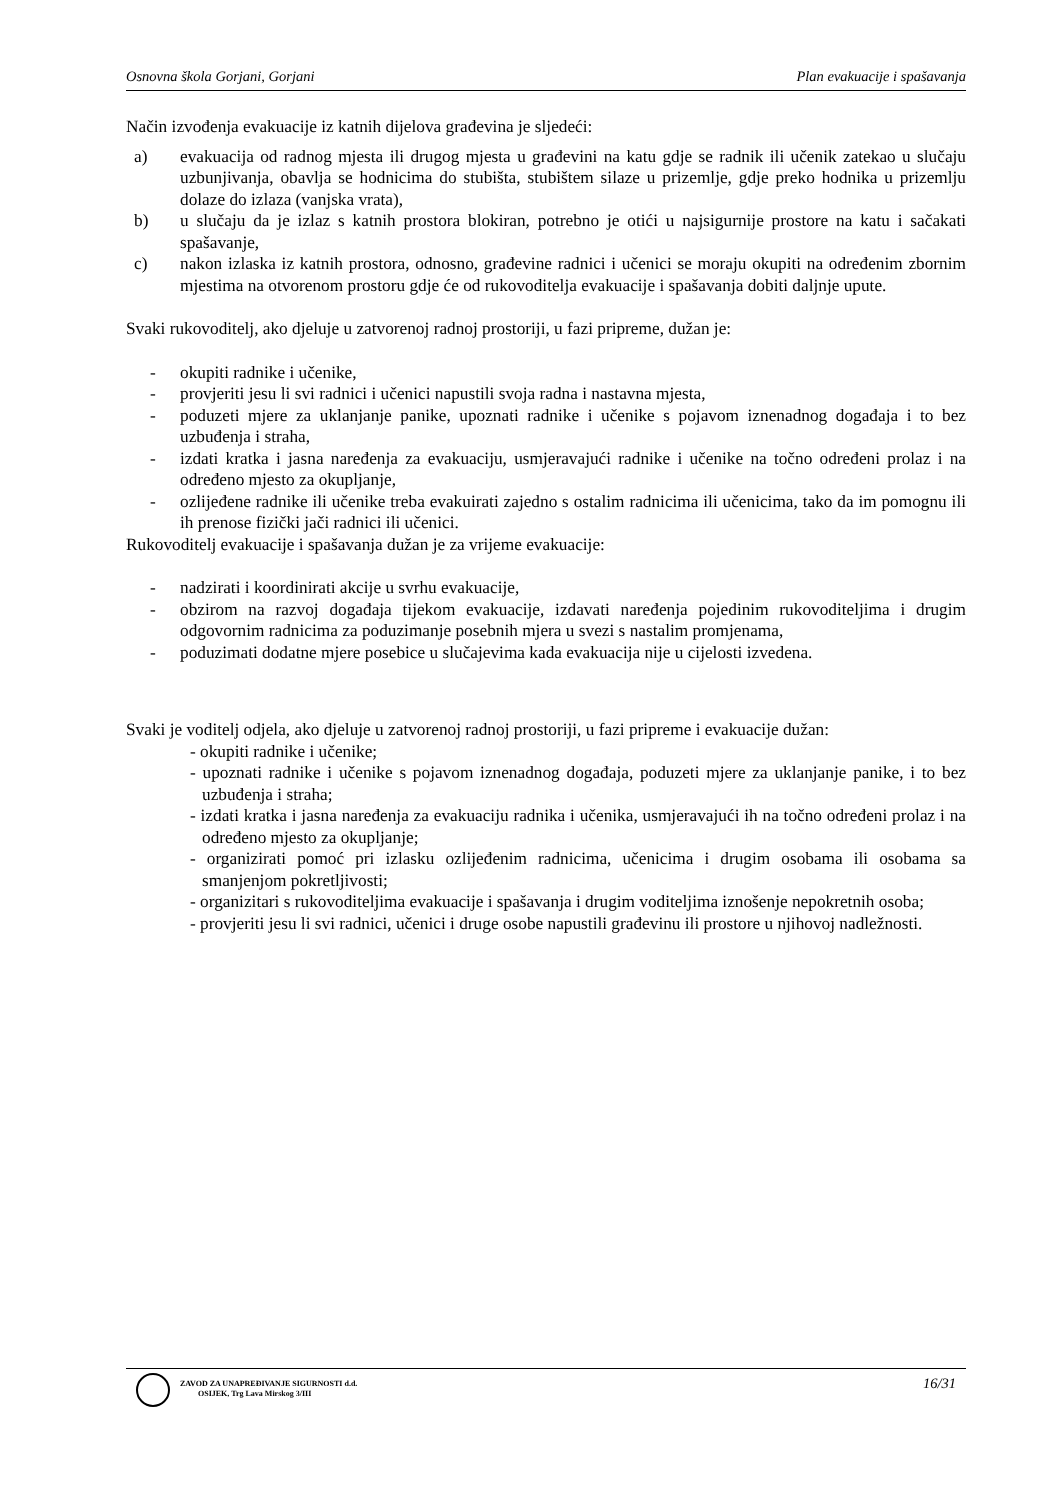Osnovna škola Gorjani, Gorjani Plan evakuacije i spašavanja
Način izvođenja evakuacije iz katnih dijelova građevina je sljedeći:
a) evakuacija od radnog mjesta ili drugog mjesta u građevini na katu gdje se radnik ili učenik zatekao u slučaju uzbunjivanja, obavlja se hodnicima do stubišta, stubištem silaze u prizemlje, gdje preko hodnika u prizemlju dolaze do izlaza (vanjska vrata),
b) u slučaju da je izlaz s katnih prostora blokiran, potrebno je otići u najsigurnije prostore na katu i sačakati spašavanje,
c) nakon izlaska iz katnih prostora, odnosno, građevine radnici i učenici se moraju okupiti na određenim zbornim mjestima na otvorenom prostoru gdje će od rukovoditelja evakuacije i spašavanja dobiti daljnje upute.
Svaki rukovoditelj, ako djeluje u zatvorenoj radnoj prostoriji, u fazi pripreme, dužan je:
- okupiti radnike i učenike,
- provjeriti jesu li svi radnici i učenici napustili svoja radna i nastavna mjesta,
- poduzeti mjere za uklanjanje panike, upoznati radnike i učenike s pojavom iznenadnog događaja i to bez uzbuđenja i straha,
- izdati kratka i jasna naređenja za evakuaciju, usmjeravajući radnike i učenike na točno određeni prolaz i na određeno mjesto za okupljanje,
- ozlijeđene radnike ili učenike treba evakuirati zajedno s ostalim radnicima ili učenicima, tako da im pomognu ili ih prenose fizički jači radnici ili učenici.
Rukovoditelj evakuacije i spašavanja dužan je za vrijeme evakuacije:
- nadzirati i koordinirati akcije u svrhu evakuacije,
- obzirom na razvoj događaja tijekom evakuacije, izdavati naređenja pojedinim rukovoditeljima i drugim odgovornim radnicima za poduzimanje posebnih mjera u svezi s nastalim promjenama,
- poduzimati dodatne mjere posebice u slučajevima kada evakuacija nije u cijelosti izvedena.
Svaki je voditelj odjela, ako djeluje u zatvorenoj radnoj prostoriji, u fazi pripreme i evakuacije dužan:
- okupiti radnike i učenike;
- upoznati radnike i učenike s pojavom iznenadnog događaja, poduzeti mjere za uklanjanje panike, i to bez uzbuđenja i straha;
- izdati kratka i jasna naređenja za evakuaciju radnika i učenika, usmjeravajući ih na točno određeni prolaz i na određeno mjesto za okupljanje;
- organizirati pomoć pri izlasku ozlijeđenim radnicima, učenicima i drugim osobama ili osobama sa smanjenjom pokretljivosti;
- organizitari s rukovoditeljima evakuacije i spašavanja i drugim voditeljima iznošenje nepokretnih osoba;
- provjeriti jesu li svi radnici, učenici i druge osobe napustili građevinu ili prostore u njihovoj nadležnosti.
ZAVOD ZA UNAPREĐIVANJE SIGURNOSTI d.d.
OSIJEK, Trg Lava Mirskog 3/III
16/31